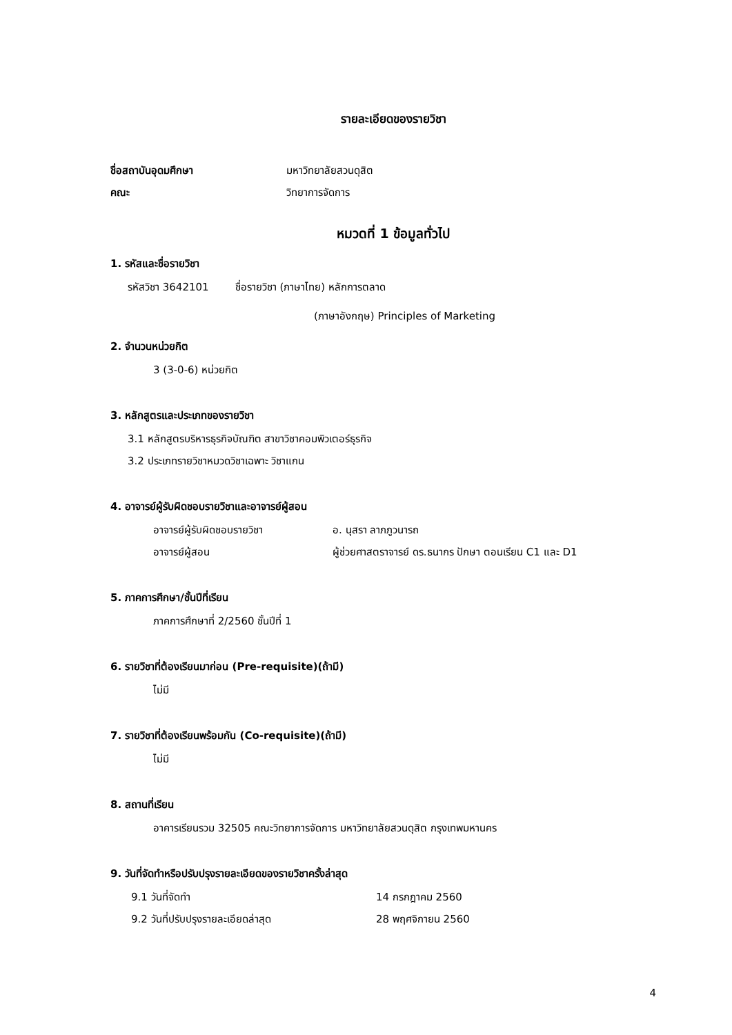รายละเอียดของรายวิชา
ชื่อสถาบันอุดมศึกษา มหาวิทยาลัยสวนดุสิต
คณะ วิทยาการจัดการ
หมวดที่ 1 ข้อมูลทั่วไป
1. รหัสและชื่อรายวิชา
รหัสวิชา 3642101 ชื่อรายวิชา (ภาษาไทย) หลักการตลาด
(ภาษาอังกฤษ) Principles of Marketing
2. จำนวนหน่วยกิต
3 (3-0-6) หน่วยกิต
3. หลักสูตรและประเภทของรายวิชา
3.1 หลักสูตรบริหารธุรกิจบัณฑิต สาขาวิชาคอมพิวเตอร์ธุรกิจ
3.2 ประเภทรายวิชาหมวดวิชาเฉพาะ วิชาแกน
4. อาจารย์ผู้รับผิดชอบรายวิชาและอาจารย์ผู้สอน
อาจารย์ผู้รับผิดชอบรายวิชา อ. นุสรา ลาภภูวนารถ
อาจารย์ผู้สอน ผู้ช่วยศาสตราจารย์ ดร.ธนากร ปักษา ตอนเรียน C1 และ D1
5. ภาคการศึกษา/ชั้นปีที่เรียน
ภาคการศึกษาที่ 2/2560 ชั้นปีที่ 1
6. รายวิชาที่ต้องเรียนมาก่อน (Pre-requisite)(ถ้ามี)
ไม่มี
7. รายวิชาที่ต้องเรียนพร้อมกัน (Co-requisite)(ถ้ามี)
ไม่มี
8. สถานที่เรียน
อาคารเรียนรวม 32505 คณะวิทยาการจัดการ มหาวิทยาลัยสวนดุสิต กรุงเทพมหานคร
9. วันที่จัดทำหรือปรับปรุงรายละเอียดของรายวิชาครั้งล่าสุด
9.1 วันที่จัดทำ 14 กรกฎาคม 2560
9.2 วันที่ปรับปรุงรายละเอียดล่าสุด 28 พฤศจิกายน 2560
4